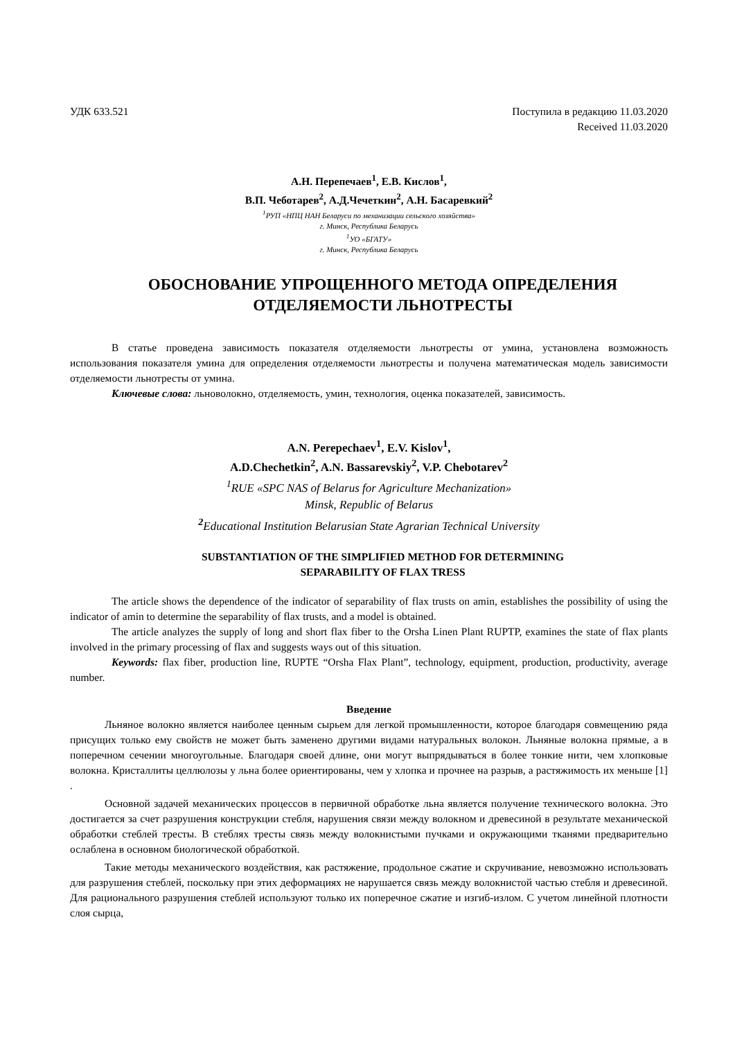УДК 633.521 Поступила в редакцию 11.03.2020
Received 11.03.2020
А.Н. Перепечаев<sup>1</sup>, Е.В. Кислов<sup>1</sup>,
В.П. Чеботарев<sup>2</sup>, А.Д.Чечеткин<sup>2</sup>, А.Н. Басаревкий<sup>2</sup>
<sup>1</sup> РУП «НПЦ НАН Беларуси по механизации сельского хозяйства»
г. Минск, Республика Беларусь
<sup>1</sup> УО «БГАТУ»
г. Минск, Республика Беларусь
ОБОСНОВАНИЕ УПРОЩЕННОГО МЕТОДА ОПРЕДЕЛЕНИЯ
ОТДЕЛЯЕМОСТИ ЛЬНОТРЕСТЫ
В статье проведена зависимость показателя отделяемости льнотресты от умина, установлена возможность использования показателя умина для определения отделяемости льнотресты и получена математическая модель зависимости отделяемости льнотресты от умина.
Ключевые слова: льноволокно, отделяемость, умин, технология, оценка показателей, зависимость.
A.N. Perepechaev<sup>1</sup>, E.V. Kislov<sup>1</sup>,
A.D.Chechetkin<sup>2</sup>, A.N. Bassarevskiy<sup>2</sup>, V.P. Chebotarev<sup>2</sup>
<sup>1</sup> RUE «SPC NAS of Belarus for Agriculture Mechanization»
Minsk, Republic of Belarus
<sup>2</sup> Educational Institution Belarusian State Agrarian Technical University
SUBSTANTIATION OF THE SIMPLIFIED METHOD FOR DETERMINING
SEPARABILITY OF FLAX TRESS
The article shows the dependence of the indicator of separability of flax trusts on amin, establishes the possibility of using the indicator of amin to determine the separability of flax trusts, and a model is obtained.
The article analyzes the supply of long and short flax fiber to the Orsha Linen Plant RUPTP, examines the state of flax plants involved in the primary processing of flax and suggests ways out of this situation.
Keywords: flax fiber, production line, RUPTE “Orsha Flax Plant”, technology, equipment, production, productivity, average number.
Введение
Льняное волокно является наиболее ценным сырьем для легкой промышленности, которое благодаря совмещению ряда присущих только ему свойств не может быть заменено другими видами натуральных волокон. Льняные волокна прямые, а в поперечном сечении многоугольные. Благодаря своей длине, они могут выпрядываться в более тонкие нити, чем хлопковые волокна. Кристаллиты целлюлозы у льна более ориентированы, чем у хлопка и прочнее на разрыв, а растяжимость их меньше [1] .
Основной задачей механических процессов в первичной обработке льна является получение технического волокна. Это достигается за счет разрушения конструкции стебля, нарушения связи между волокном и древесиной в результате механической обработки стеблей тресты. В стеблях тресты связь между волокнистыми пучками и окружающими тканями предварительно ослаблена в основном биологической обработкой.
Такие методы механического воздействия, как растяжение, продольное сжатие и скручивание, невозможно использовать для разрушения стеблей, поскольку при этих деформациях не нарушается связь между волокнистой частью стебля и древесиной. Для рационального разрушения стеблей используют только их поперечное сжатие и изгиб-излом. С учетом линейной плотности слоя сырца,